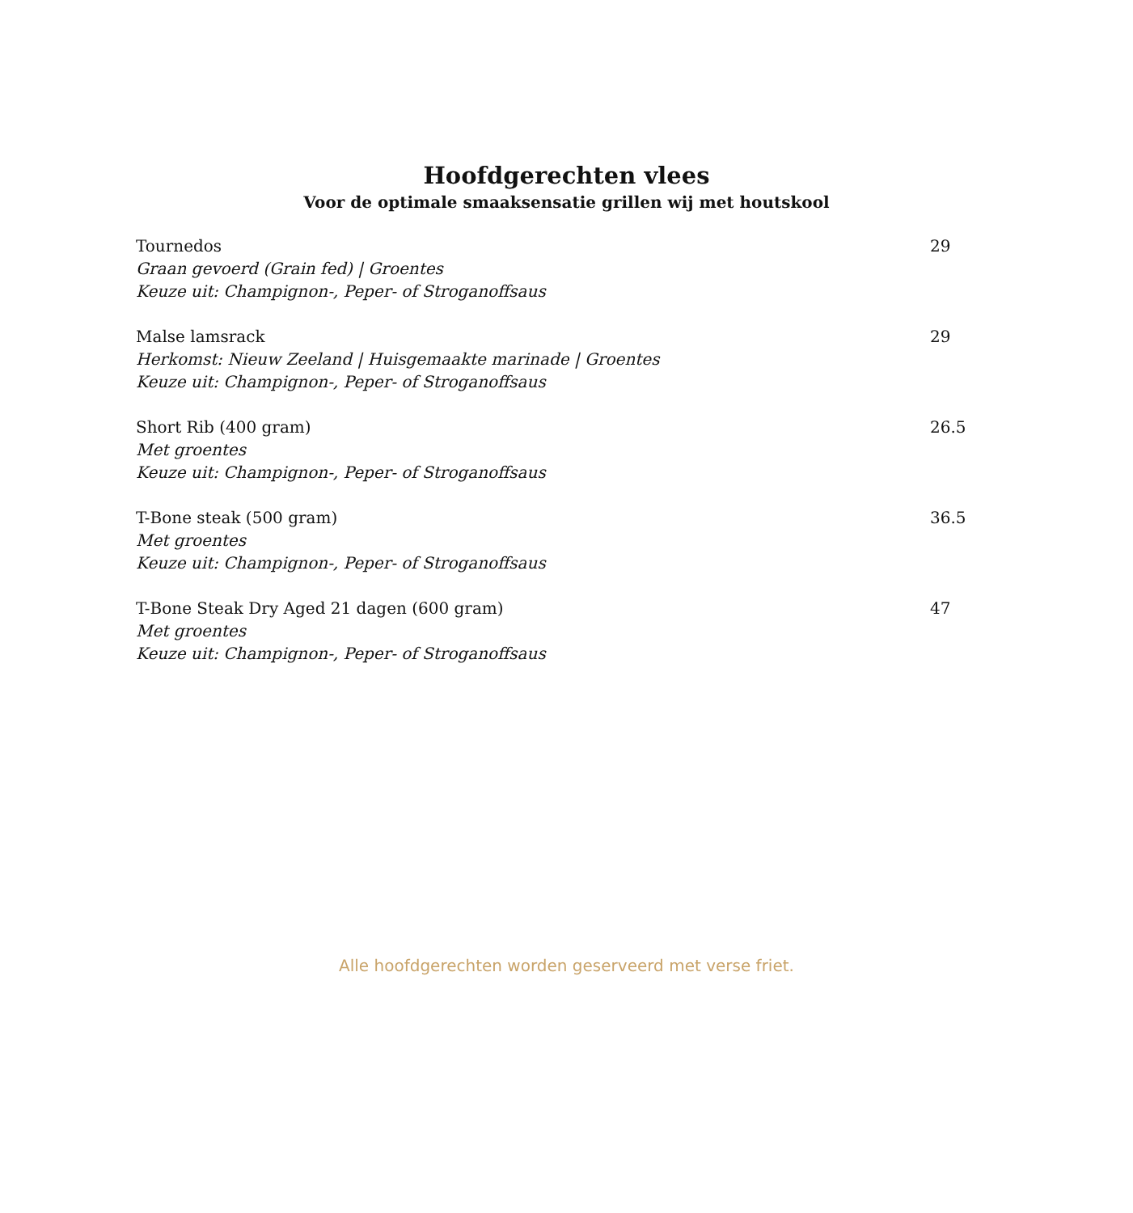Hoofdgerechten vlees
Voor de optimale smaaksensatie grillen wij met houtskool
Tournedos
Graan gevoerd (Grain fed) | Groentes
Keuze uit: Champignon-, Peper- of Stroganoffsaus
29
Malse lamsrack
Herkomst: Nieuw Zeeland | Huisgemaakte marinade | Groentes
Keuze uit: Champignon-, Peper- of Stroganoffsaus
29
Short Rib (400 gram)
Met groentes
Keuze uit: Champignon-, Peper- of Stroganoffsaus
26.5
T-Bone steak (500 gram)
Met groentes
Keuze uit: Champignon-, Peper- of Stroganoffsaus
36.5
T-Bone Steak Dry Aged 21 dagen (600 gram)
Met groentes
Keuze uit: Champignon-, Peper- of Stroganoffsaus
47
Alle hoofdgerechten worden geserveerd met verse friet.